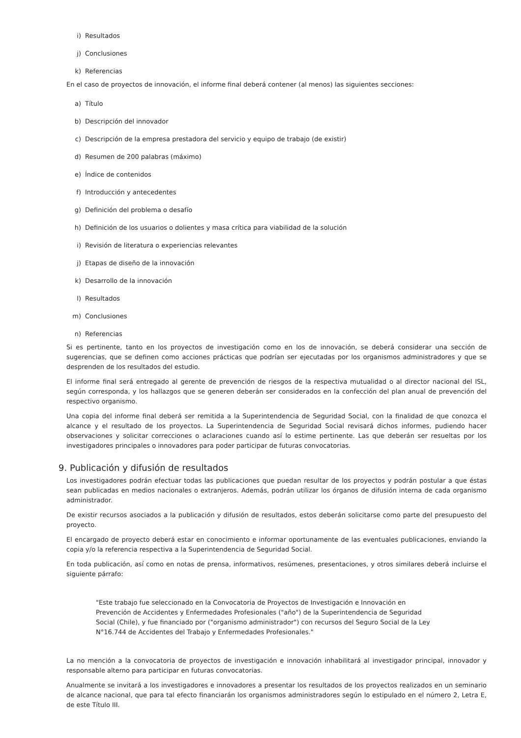i) Resultados
j) Conclusiones
k) Referencias
En el caso de proyectos de innovación, el informe final deberá contener (al menos) las siguientes secciones:
a) Título
b) Descripción del innovador
c) Descripción de la empresa prestadora del servicio y equipo de trabajo (de existir)
d) Resumen de 200 palabras (máximo)
e) Índice de contenidos
f) Introducción y antecedentes
g) Definición del problema o desafío
h) Definición de los usuarios o dolientes y masa crítica para viabilidad de la solución
i) Revisión de literatura o experiencias relevantes
j) Etapas de diseño de la innovación
k) Desarrollo de la innovación
l) Resultados
m) Conclusiones
n) Referencias
Si es pertinente, tanto en los proyectos de investigación como en los de innovación, se deberá considerar una sección de sugerencias, que se definen como acciones prácticas que podrían ser ejecutadas por los organismos administradores y que se desprenden de los resultados del estudio.
El informe final será entregado al gerente de prevención de riesgos de la respectiva mutualidad o al director nacional del ISL, según corresponda, y los hallazgos que se generen deberán ser considerados en la confección del plan anual de prevención del respectivo organismo.
Una copia del informe final deberá ser remitida a la Superintendencia de Seguridad Social, con la finalidad de que conozca el alcance y el resultado de los proyectos. La Superintendencia de Seguridad Social revisará dichos informes, pudiendo hacer observaciones y solicitar correcciones o aclaraciones cuando así lo estime pertinente. Las que deberán ser resueltas por los investigadores principales o innovadores para poder participar de futuras convocatorias.
9. Publicación y difusión de resultados
Los investigadores podrán efectuar todas las publicaciones que puedan resultar de los proyectos y podrán postular a que éstas sean publicadas en medios nacionales o extranjeros. Además, podrán utilizar los órganos de difusión interna de cada organismo administrador.
De existir recursos asociados a la publicación y difusión de resultados, estos deberán solicitarse como parte del presupuesto del proyecto.
El encargado de proyecto deberá estar en conocimiento e informar oportunamente de las eventuales publicaciones, enviando la copia y/o la referencia respectiva a la Superintendencia de Seguridad Social.
En toda publicación, así como en notas de prensa, informativos, resúmenes, presentaciones, y otros similares deberá incluirse el siguiente párrafo:
"Este trabajo fue seleccionado en la Convocatoria de Proyectos de Investigación e Innovación en Prevención de Accidentes y Enfermedades Profesionales ("año") de la Superintendencia de Seguridad Social (Chile), y fue financiado por ("organismo administrador") con recursos del Seguro Social de la Ley N°16.744 de Accidentes del Trabajo y Enfermedades Profesionales."
La no mención a la convocatoria de proyectos de investigación e innovación inhabilitará al investigador principal, innovador y responsable alterno para participar en futuras convocatorias.
Anualmente se invitará a los investigadores e innovadores a presentar los resultados de los proyectos realizados en un seminario de alcance nacional, que para tal efecto financiarán los organismos administradores según lo estipulado en el número 2, Letra E, de este Título III.